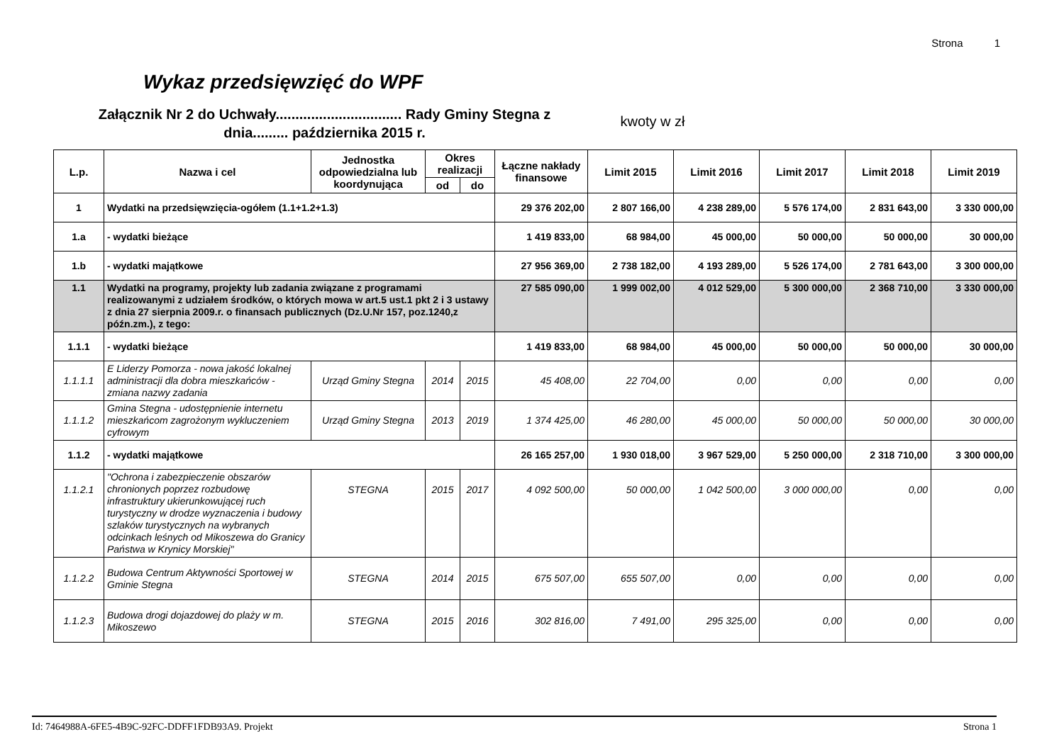Strona 1
Wykaz przedsięwzięć do WPF
Załącznik Nr 2 do Uchwały................................ Rady Gminy Stegna z dnia......... października 2015 r.
kwoty w zł
| L.p. | Nazwa i cel | Jednostka odpowiedzialna lub koordynująca | Okres realizacji | | Łączne nakłady finansowe | Limit 2015 | Limit 2016 | Limit 2017 | Limit 2018 | Limit 2019 |
| --- | --- | --- | --- | --- | --- | --- | --- | --- | --- | --- |
| | | | od | do | | | | | | |
| 1 | Wydatki na przedsięwzięcia-ogółem (1.1+1.2+1.3) | | | | 29 376 202,00 | 2 807 166,00 | 4 238 289,00 | 5 576 174,00 | 2 831 643,00 | 3 330 000,00 |
| 1.a | - wydatki bieżące | | | | 1 419 833,00 | 68 984,00 | 45 000,00 | 50 000,00 | 50 000,00 | 30 000,00 |
| 1.b | - wydatki majątkowe | | | | 27 956 369,00 | 2 738 182,00 | 4 193 289,00 | 5 526 174,00 | 2 781 643,00 | 3 300 000,00 |
| 1.1 | Wydatki na programy, projekty lub zadania związane z programami realizowanymi z udziałem środków, o których mowa w art.5 ust.1 pkt 2 i 3 ustawy z dnia 27 sierpnia 2009.r. o finansach publicznych (Dz.U.Nr 157, poz.1240,z późn.zm.), z tego: | | | | 27 585 090,00 | 1 999 002,00 | 4 012 529,00 | 5 300 000,00 | 2 368 710,00 | 3 330 000,00 |
| 1.1.1 | - wydatki bieżące | | | | 1 419 833,00 | 68 984,00 | 45 000,00 | 50 000,00 | 50 000,00 | 30 000,00 |
| 1.1.1.1 | E Liderzy Pomorza - nowa jakość lokalnej administracji dla dobra mieszkańców - zmiana nazwy zadania | Urząd Gminy Stegna | 2014 | 2015 | 45 408,00 | 22 704,00 | 0,00 | 0,00 | 0,00 | 0,00 |
| 1.1.1.2 | Gmina Stegna - udostępnienie internetu mieszkańcom zagrożonym wykluczeniem cyfrowym | Urząd Gminy Stegna | 2013 | 2019 | 1 374 425,00 | 46 280,00 | 45 000,00 | 50 000,00 | 50 000,00 | 30 000,00 |
| 1.1.2 | - wydatki majątkowe | | | | 26 165 257,00 | 1 930 018,00 | 3 967 529,00 | 5 250 000,00 | 2 318 710,00 | 3 300 000,00 |
| 1.1.2.1 | "Ochrona i zabezpieczenie obszarów chronionych poprzez rozbudowę infrastruktury ukierunkowującej ruch turystyczny w drodze wyznaczenia i budowy szlaków turystycznych na wybranych odcinkach leśnych od Mikoszewa do Granicy Państwa w Krynicy Morskiej" | STEGNA | 2015 | 2017 | 4 092 500,00 | 50 000,00 | 1 042 500,00 | 3 000 000,00 | 0,00 | 0,00 |
| 1.1.2.2 | Budowa Centrum Aktywności Sportowej w Gminie Stegna | STEGNA | 2014 | 2015 | 675 507,00 | 655 507,00 | 0,00 | 0,00 | 0,00 | 0,00 |
| 1.1.2.3 | Budowa drogi dojazdowej do plaży w m. Mikoszewo | STEGNA | 2015 | 2016 | 302 816,00 | 7 491,00 | 295 325,00 | 0,00 | 0,00 | 0,00 |
Id: 7464988A-6FE5-4B9C-92FC-DDFF1FDB93A9. Projekt Strona 1